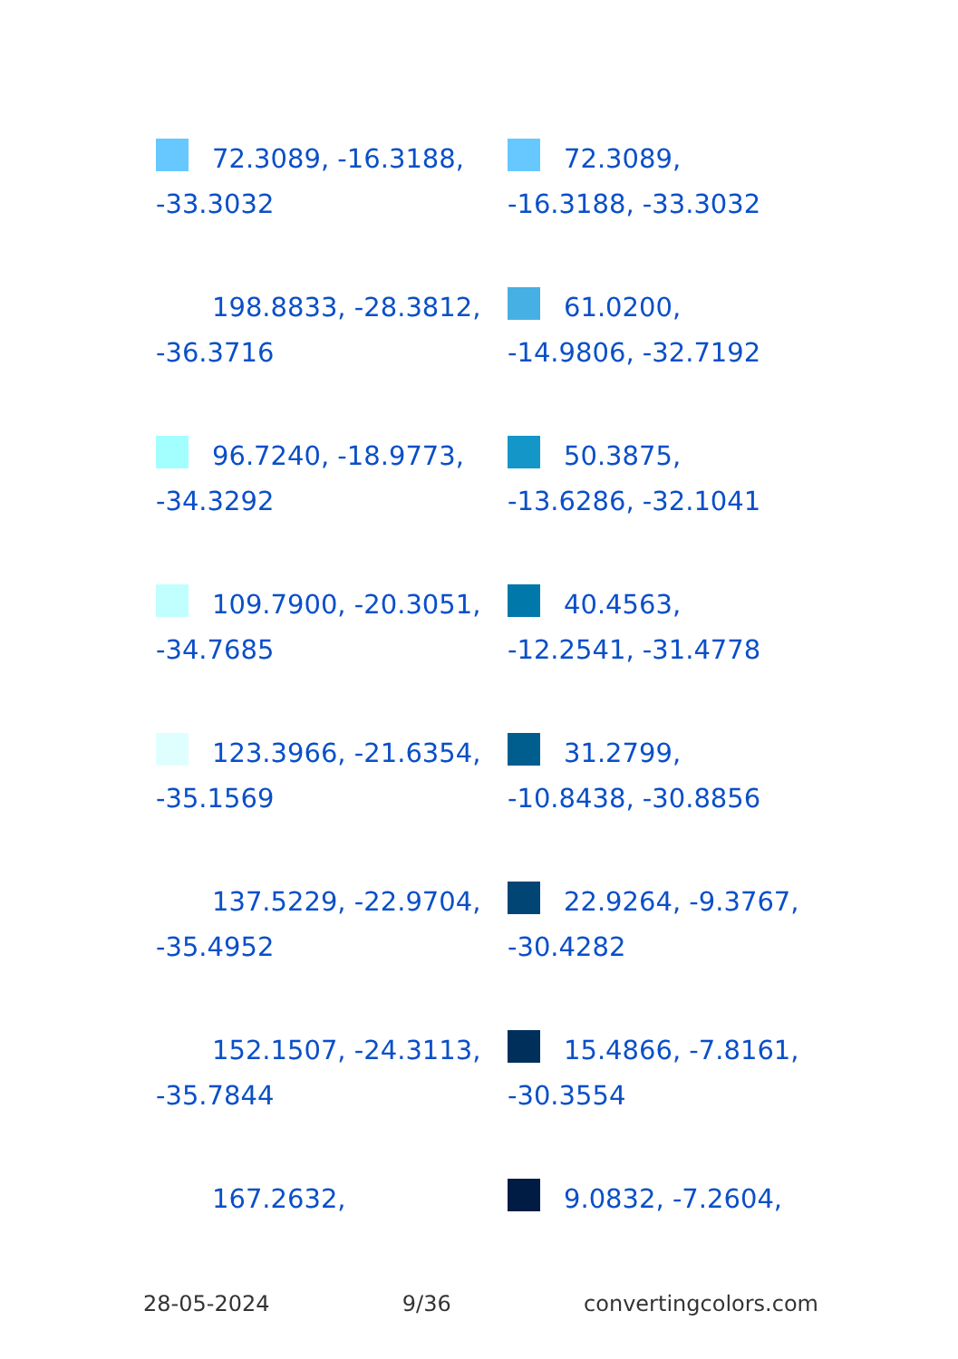72.3089, -16.3188, -33.3032
72.3089, -16.3188, -33.3032
198.8833, -28.3812, -36.3716
61.0200, -14.9806, -32.7192
96.7240, -18.9773, -34.3292
50.3875, -13.6286, -32.1041
109.7900, -20.3051, -34.7685
40.4563, -12.2541, -31.4778
123.3966, -21.6354, -35.1569
31.2799, -10.8438, -30.8856
137.5229, -22.9704, -35.4952
22.9264, -9.3767, -30.4282
152.1507, -24.3113, -35.7844
15.4866, -7.8161, -30.3554
167.2632,
9.0832, -7.2604,
28-05-2024 9/36 convertingcolors.com